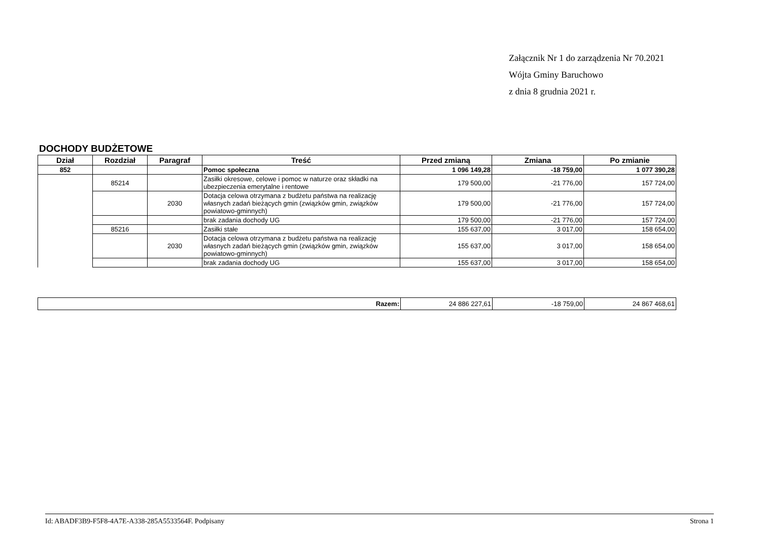Załącznik Nr 1 do zarządzenia Nr 70.2021
Wójta Gminy Baruchowo
z dnia 8 grudnia 2021 r.
DOCHODY BUDŻETOWE
| Dział | Rozdział | Paragraf | Treść | Przed zmianą | Zmiana | Po zmianie |
| --- | --- | --- | --- | --- | --- | --- |
| 852 | | | Pomoc społeczna | 1 096 149,28 | -18 759,00 | 1 077 390,28 |
| | 85214 | | Zasiłki okresowe, celowe i pomoc w naturze oraz składki na ubezpieczenia emerytalne i rentowe | 179 500,00 | -21 776,00 | 157 724,00 |
| | | 2030 | Dotacja celowa otrzymana z budżetu państwa na realizację własnych zadań bieżących gmin (związków gmin, związków powiatowo-gminnych) | 179 500,00 | -21 776,00 | 157 724,00 |
| | | | brak zadania dochody UG | 179 500,00 | -21 776,00 | 157 724,00 |
| | 85216 | | Zasiłki stałe | 155 637,00 | 3 017,00 | 158 654,00 |
| | | 2030 | Dotacja celowa otrzymana z budżetu państwa na realizację własnych zadań bieżących gmin (związków gmin, związków powiatowo-gminnych) | 155 637,00 | 3 017,00 | 158 654,00 |
| | | | brak zadania dochody UG | 155 637,00 | 3 017,00 | 158 654,00 |
| Razem: | 24 886 227,61 | -18 759,00 | 24 867 468,61 |
Id: ABADF3B9-F5F8-4A7E-A338-285A5533564F. Podpisany Strona 1